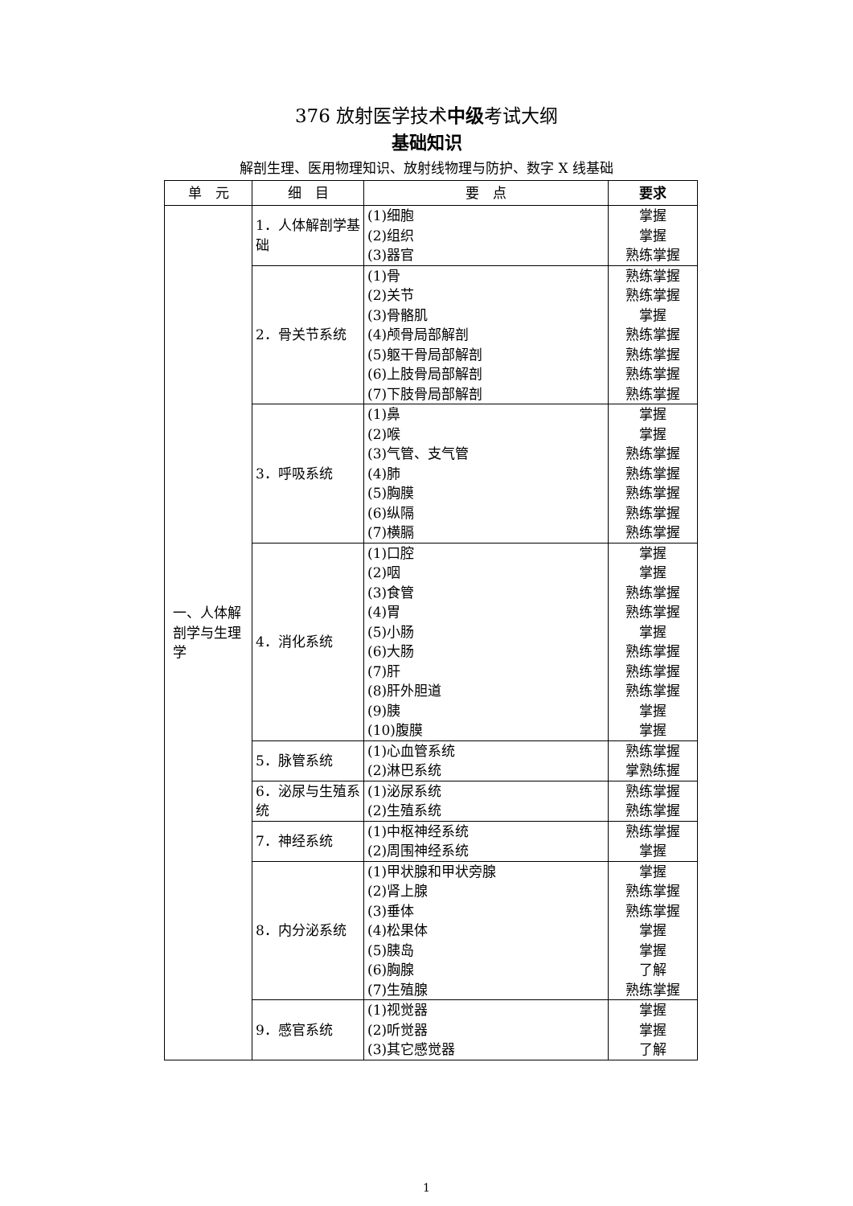376 放射医学技术中级考试大纲
基础知识
解剖生理、医用物理知识、放射线物理与防护、数字 X 线基础
| 单 元 | 细 目 | 要 点 | 要求 |
| --- | --- | --- | --- |
| 一、人体解剖学与生理学 | 1．人体解剖学基础 | (1)细胞 (2)组织 (3)器官 | 掌握 掌握 熟练掌握 |
| | 2．骨关节系统 | (1)骨 (2)关节 (3)骨骼肌 (4)颅骨局部解剖 (5)躯干骨局部解剖 (6)上肢骨局部解剖 (7)下肢骨局部解剖 | 熟练掌握 熟练掌握 掌握 熟练掌握 熟练掌握 熟练掌握 熟练掌握 |
| | 3．呼吸系统 | (1)鼻 (2)喉 (3)气管、支气管 (4)肺 (5)胸膜 (6)纵隔 (7)横膈 | 掌握 掌握 熟练掌握 熟练掌握 熟练掌握 熟练掌握 熟练掌握 |
| | 4．消化系统 | (1)口腔 (2)咽 (3)食管 (4)胃 (5)小肠 (6)大肠 (7)肝 (8)肝外胆道 (9)胰 (10)腹膜 | 掌握 掌握 熟练掌握 熟练掌握 掌握 熟练掌握 熟练掌握 熟练掌握 掌握 掌握 |
| | 5．脉管系统 | (1)心血管系统 (2)淋巴系统 | 熟练掌握 掌熟练握 |
| | 6．泌尿与生殖系统 | (1)泌尿系统 (2)生殖系统 | 熟练掌握 熟练掌握 |
| | 7．神经系统 | (1)中枢神经系统 (2)周围神经系统 | 熟练掌握 掌握 |
| | 8．内分泌系统 | (1)甲状腺和甲状旁腺 (2)肾上腺 (3)垂体 (4)松果体 (5)胰岛 (6)胸腺 (7)生殖腺 | 掌握 熟练掌握 熟练掌握 掌握 掌握 了解 熟练掌握 |
| | 9．感官系统 | (1)视觉器 (2)听觉器 (3)其它感觉器 | 掌握 掌握 了解 |
1